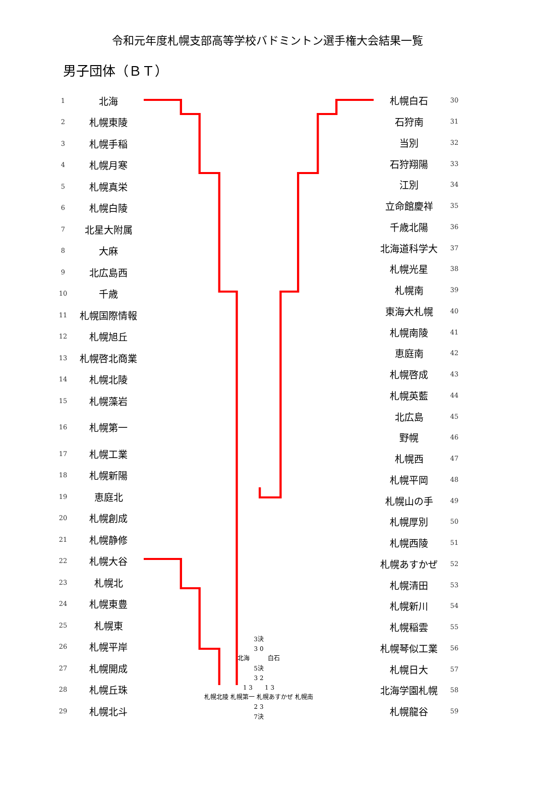令和元年度札幌支部高等学校バドミントン選手権大会結果一覧
男子団体（ＢＴ）
| 1 | 北海 |
| 2 | 札幌東陵 |
| 3 | 札幌手稲 |
| 4 | 札幌月寒 |
| 5 | 札幌真栄 |
| 6 | 札幌白陵 |
| 7 | 北星大附属 |
| 8 | 大麻 |
| 9 | 北広島西 |
| 10 | 千歳 |
| 11 | 札幌国際情報 |
| 12 | 札幌旭丘 |
| 13 | 札幌啓北商業 |
| 14 | 札幌北陵 |
| 15 | 札幌藻岩 |
| 16 | 札幌第一 |
| 17 | 札幌工業 |
| 18 | 札幌新陽 |
| 19 | 恵庭北 |
| 20 | 札幌創成 |
| 21 | 札幌静修 |
| 22 | 札幌大谷 |
| 23 | 札幌北 |
| 24 | 札幌東豊 |
| 25 | 札幌東 |
| 26 | 札幌平岸 |
| 27 | 札幌開成 |
| 28 | 札幌丘珠 |
| 29 | 札幌北斗 |
3決
3 0
北海　　　白石
5決
3 2
1 3　　1 3
札幌北陵 札幌第一 札幌あすかぜ 札幌南
2 3
7決
| 札幌白石 | 30 |
| 石狩南 | 31 |
| 当別 | 32 |
| 石狩翔陽 | 33 |
| 江別 | 34 |
| 立命館慶祥 | 35 |
| 千歳北陽 | 36 |
| 北海道科学大 | 37 |
| 札幌光星 | 38 |
| 札幌南 | 39 |
| 東海大札幌 | 40 |
| 札幌南陵 | 41 |
| 恵庭南 | 42 |
| 札幌啓成 | 43 |
| 札幌英藍 | 44 |
| 北広島 | 45 |
| 野幌 | 46 |
| 札幌西 | 47 |
| 札幌平岡 | 48 |
| 札幌山の手 | 49 |
| 札幌厚別 | 50 |
| 札幌西陵 | 51 |
| 札幌あすかぜ | 52 |
| 札幌清田 | 53 |
| 札幌新川 | 54 |
| 札幌稲雲 | 55 |
| 札幌琴似工業 | 56 |
| 札幌日大 | 57 |
| 北海学園札幌 | 58 |
| 札幌龍谷 | 59 |